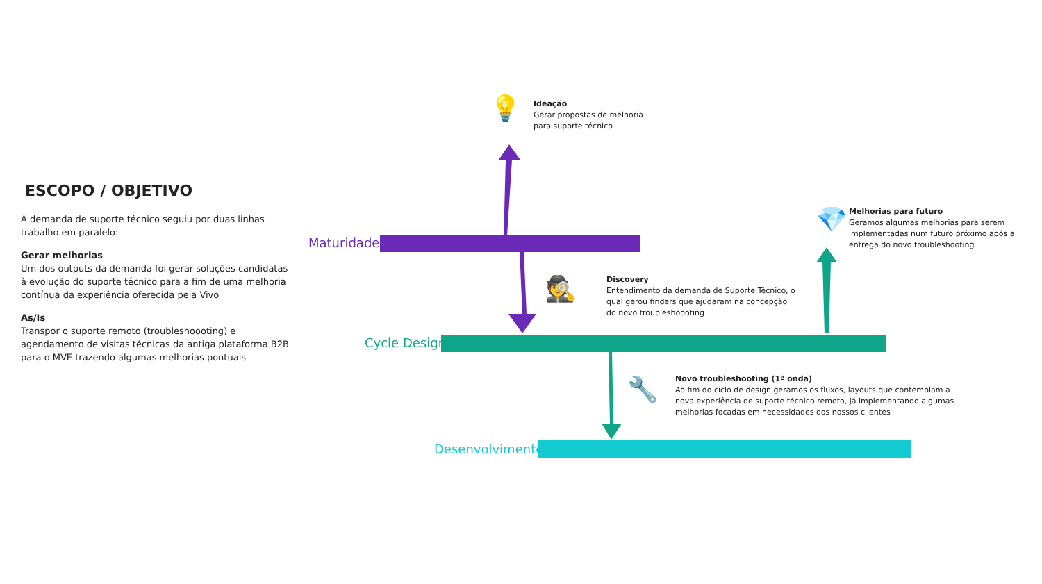ESCOPO / OBJETIVO
A demanda de suporte técnico seguiu por duas linhas trabalho em paralelo:
Gerar melhorias
Um dos outputs da demanda foi gerar soluções candidatas à evolução do suporte técnico para a fim de uma melhoria contínua da experiência oferecida pela Vivo
As/Is
Transpor o suporte remoto (troubleshoooting) e agendamento de visitas técnicas da antiga plataforma B2B para o MVE trazendo algumas melhorias pontuais
💡
Ideação
Gerar propostas de melhoria
para suporte técnico
Maturidade
💎
Melhorias para futuro
Geramos algumas melhorias para serem
implementadas num futuro próximo após a
entrega do novo troubleshooting
🕵
Discovery
Entendimento da demanda de Suporte Técnico, o
qual gerou finders que ajudaram na concepção
do novo troubleshoooting
Cycle Design
🔧
Novo troubleshooting (1ª onda)
Ao fim do ciclo de design geramos os fluxos, layouts que contemplam a
nova experiência de suporte técnico remoto, já implementando algumas
melhorias focadas em necessidades dos nossos clientes
Desenvolvimento